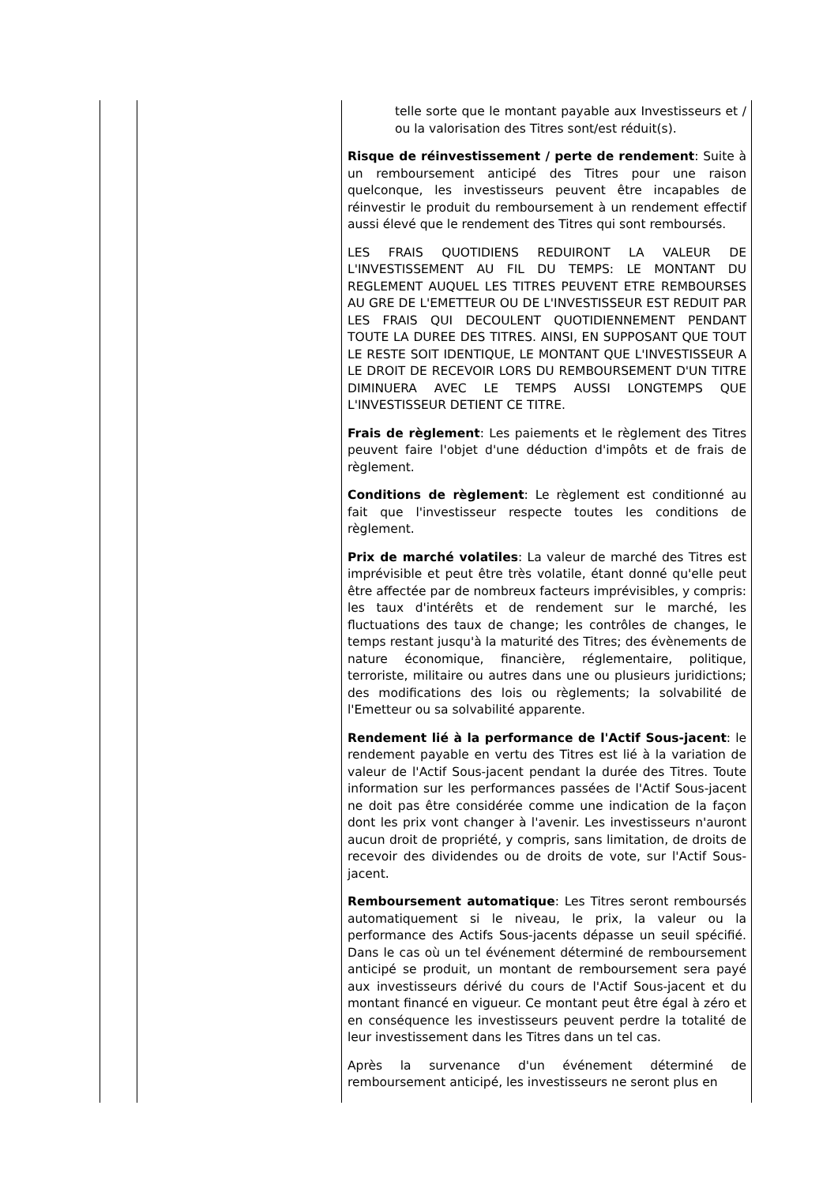| | | telle sorte que le montant payable aux Investisseurs et / ou la valorisation des Titres sont/est réduit(s). Risque de réinvestissement / perte de rendement : Suite à un remboursement anticipé des Titres pour une raison quelconque, les investisseurs peuvent être incapables de réinvestir le produit du remboursement à un rendement effectif aussi élevé que le rendement des Titres qui sont remboursés. LES FRAIS QUOTIDIENS REDUIRONT LA VALEUR DE L'INVESTISSEMENT AU FIL DU TEMPS: LE MONTANT DU REGLEMENT AUQUEL LES TITRES PEUVENT ETRE REMBOURSES AU GRE DE L'EMETTEUR OU DE L'INVESTISSEUR EST REDUIT PAR LES FRAIS QUI DECOULENT QUOTIDIENNEMENT PENDANT TOUTE LA DUREE DES TITRES. AINSI, EN SUPPOSANT QUE TOUT LE RESTE SOIT IDENTIQUE, LE MONTANT QUE L'INVESTISSEUR A LE DROIT DE RECEVOIR LORS DU REMBOURSEMENT D'UN TITRE DIMINUERA AVEC LE TEMPS AUSSI LONGTEMPS QUE L'INVESTISSEUR DETIENT CE TITRE. Frais de règlement : Les paiements et le règlement des Titres peuvent faire l'objet d'une déduction d'impôts et de frais de règlement. Conditions de règlement : Le règlement est conditionné au fait que l'investisseur respecte toutes les conditions de règlement. Prix de marché volatiles : La valeur de marché des Titres est imprévisible et peut être très volatile, étant donné qu'elle peut être affectée par de nombreux facteurs imprévisibles, y compris: les taux d'intérêts et de rendement sur le marché, les fluctuations des taux de change; les contrôles de changes, le temps restant jusqu'à la maturité des Titres; des évènements de nature économique, financière, réglementaire, politique, terroriste, militaire ou autres dans une ou plusieurs juridictions; des modifications des lois ou règlements; la solvabilité de l'Emetteur ou sa solvabilité apparente. Rendement lié à la performance de l'Actif Sous-jacent : le rendement payable en vertu des Titres est lié à la variation de valeur de l'Actif Sous-jacent pendant la durée des Titres. Toute information sur les performances passées de l'Actif Sous-jacent ne doit pas être considérée comme une indication de la façon dont les prix vont changer à l'avenir. Les investisseurs n'auront aucun droit de propriété, y compris, sans limitation, de droits de recevoir des dividendes ou de droits de vote, sur l'Actif Sous-jacent. Remboursement automatique : Les Titres seront remboursés automatiquement si le niveau, le prix, la valeur ou la performance des Actifs Sous-jacents dépasse un seuil spécifié. Dans le cas où un tel événement déterminé de remboursement anticipé se produit, un montant de remboursement sera payé aux investisseurs dérivé du cours de l'Actif Sous-jacent et du montant financé en vigueur. Ce montant peut être égal à zéro et en conséquence les investisseurs peuvent perdre la totalité de leur investissement dans les Titres dans un tel cas. Après la survenance d'un événement déterminé de remboursement anticipé, les investisseurs ne seront plus en |